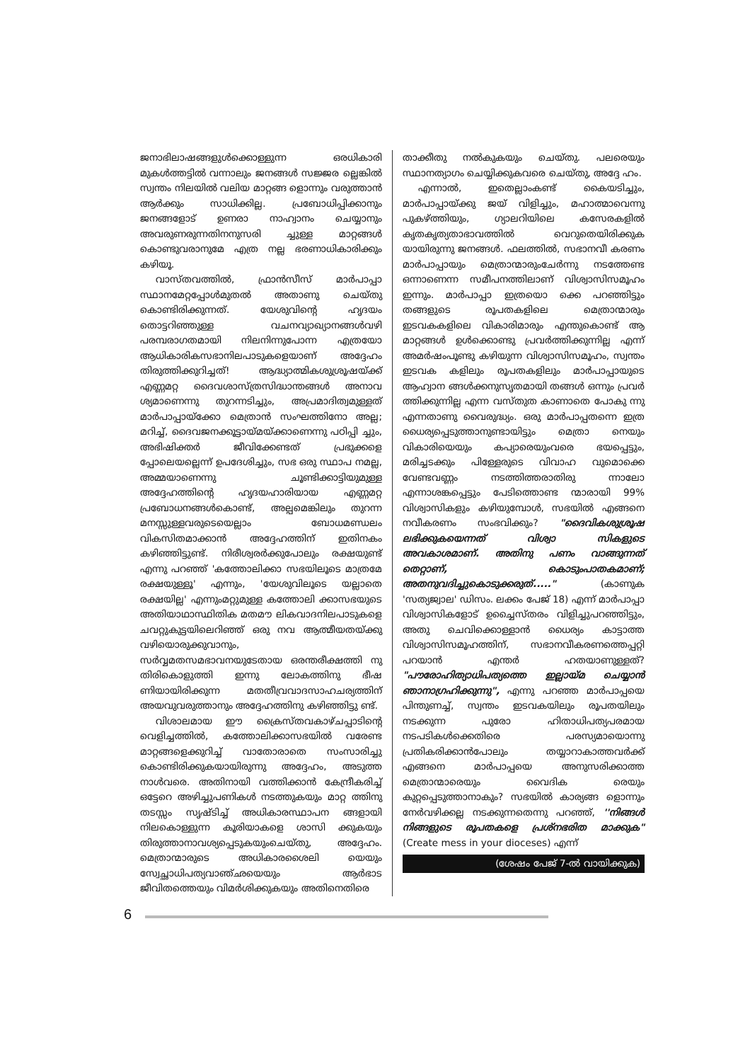ജനാഭിലാഷങ്ങളുൾക്കൊള്ളുന്ന ഒരധികാരി മുകൾത്തട്ടിൽ വന്നാലും ജനങ്ങൾ സജ്ജര ല്ലെങ്കിൽ സ്വന്തം നിലയിൽ വലിയ മാറ്റങ്ങ ളൊന്നും വരുത്താൻ ആർക്കും സാധിക്കില്ല. പ്രബോധിപ്പിക്കാനും ജനങ്ങളോട് ഉണരാ നാഹ്വാനം ചെയ്യാനും അവരുണരുന്നതിനനുസരി ച്ചുള്ള മാറ്റങ്ങൾ കൊണ്ടുവരാനുമേ എത്ര നല്ല ഭരണാധികാരിക്കും കഴിയൂ.
വാസ്തവത്തിൽ, ഫ്രാൻസീസ് മാർപാപ്പാ സ്ഥാനമേറ്റപ്പോൾമുതൽ അതാണു ചെയ്തു കൊണ്ടിരിക്കുന്നത്. യേശുവിന്റെ ഹൃദയം തൊട്ടറിഞ്ഞുള്ള വചനവ്യാഖ്യാനങ്ങൾവഴി പരമ്പരാഗതമായി നിലനിന്നുപോന്ന എത്രയോ ആധികാരികസഭാനിലപാടുകളെയാണ് അദ്ദേഹം തിരുത്തിക്കുറിച്ചത്! ആദ്ധ്യാത്മികശുശ്രൂഷയ്ക്ക് എണ്ണമറ്റ ദൈവശാസ്ത്രസിദ്ധാന്തങ്ങൾ അനാവ ശ്യമാണെന്നു തുറന്നടിച്ചും, അപ്രമാദിത്വമുള്ളത് മാർപാപ്പായ്ക്കോ മെത്രാൻ സംഘത്തിനോ അല്ല; മറിച്ച്, ദൈവജനക്കൂട്ടായ്മയ്ക്കാണെന്നു പഠിപ്പി ച്ചും, അഭിഷിക്തർ ജീവിക്കേണ്ടത് പ്രഭുക്കളെ പ്പോലെയല്ലെന്ന് ഉപദേശിച്ചും, സഭ ഒരു സ്ഥാപ നമല്ല, അമ്മയാണെന്നു ചൂണ്ടിക്കാട്ടിയുമുള്ള അദ്ദേഹത്തിന്റെ ഹൃദയഹാരിയായ എണ്ണമറ്റ പ്രബോധനങ്ങൾകൊണ്ട്, അല്പമെങ്കിലും തുറന്ന മനസ്സുള്ളവരുടെയെല്ലാം ബോധമണ്ഡലം വികസിതമാക്കാൻ അദ്ദേഹത്തിന് ഇതിനകം കഴിഞ്ഞിട്ടുണ്ട്. നിരീശ്വരർക്കുപോലും രക്ഷയുണ്ട് എന്നു പറഞ്ഞ് 'കത്തോലിക്കാ സഭയിലൂടെ മാത്രമേ രക്ഷയുള്ളൂ' എന്നും, 'യേശുവിലൂടെ യല്ലാതെ രക്ഷയില്ല' എന്നുംമറ്റുമുള്ള കത്തോലി ക്കാസഭയുടെ അതിയാഥാസ്ഥിതിക മതമൗ ലികവാദനിലപാടുകളെ ചവറ്റുകുട്ടയിലെറിഞ്ഞ് ഒരു നവ ആത്മീയതയ്ക്കു വഴിയൊരുക്കുവാനും, സർവ്വമതസമഭാവനയുടേതായ ഒരന്തരീക്ഷത്തി നു തിരികൊളുത്തി ഇന്നു ലോകത്തിനു ഭീഷ ണിയായിരിക്കുന്ന മതതീവ്രവാദസാഹചര്യത്തിന് അയവുവരുത്താനും അദ്ദേഹത്തിനു കഴിഞ്ഞിട്ടു ണ്ട്.
വിശാലമായ ഈ ക്രൈസ്തവകാഴ്ചപ്പാടിന്റെ വെളിച്ചത്തിൽ, കത്തോലിക്കാസഭയിൽ വരേണ്ട മാറ്റങ്ങളെക്കുറിച്ച് വാതോരാതെ സംസാരിച്ചു കൊണ്ടിരിക്കുകയായിരുന്നു അദ്ദേഹം, അടുത്ത നാൾവരെ. അതിനായി വത്തിക്കാൻ കേന്ദ്രീകരിച്ച് ഒട്ടേറെ അഴിച്ചുപണികൾ നടത്തുകയും മാറ്റ ത്തിനു തടസ്സം സൃഷ്ടിച്ച് അധികാരസ്ഥാപന ങ്ങളായി നിലകൊള്ളുന്ന കൂരിയാകളെ ശാസി ക്കുകയും തിരുത്താനാവശ്യപ്പെടുകയുംചെയ്തു, അദ്ദേഹം. മെത്രാന്മാരുടെ അധികാരശൈലി യെയും സ്വേച്ഛാധിപത്യവാഞ്ഛയെയും ആർഭാട ജീവിതത്തെയും വിമർശിക്കുകയും അതിനെതിരെ
താക്കീതു നൽകുകയും ചെയ്തു. പലരെയും സ്ഥാനത്യാഗം ചെയ്യിക്കുകവരെ ചെയ്തു, അദ്ദേ ഹം.
എന്നാൽ, ഇതെല്ലാംകണ്ട് കൈയടിച്ചും, മാർപാപ്പായ്ക്കു ജയ് വിളിച്ചും, മഹാത്മാവെന്നു പുകഴ്ത്തിയും, ഗ്യാലറിയിലെ കസേരകളിൽ കൃതകൃത്യതാഭാവത്തിൽ വെറുതെയിരിക്കുക യായിരുന്നു ജനങ്ങൾ. ഫലത്തിൽ, സഭാനവീ കരണം മാർപാപ്പായും മെത്രാന്മാരുംചേർന്നു നടത്തേണ്ട ഒന്നാണെന്ന സമീപനത്തിലാണ് വിശ്വാസിസമൂഹം ഇന്നും. മാർപാപ്പാ ഇത്രയൊ ക്കെ പറഞ്ഞിട്ടും തങ്ങളുടെ രൂപതകളിലെ മെത്രാന്മാരും ഇടവകകളിലെ വികാരിമാരും എന്തുകൊണ്ട് ആ മാറ്റങ്ങൾ ഉൾക്കൊണ്ടു പ്രവർത്തിക്കുന്നില്ല എന്ന് അമർഷംപൂണ്ടു കഴിയുന്ന വിശ്വാസിസമൂഹം, സ്വന്തം ഇടവക കളിലും രൂപതകളിലും മാർപാപ്പായുടെ ആഹ്വാന ങ്ങൾക്കനുസൃതമായി തങ്ങൾ ഒന്നും പ്രവർ ത്തിക്കുന്നില്ല എന്ന വസ്തുത കാണാതെ പോകു ന്നു എന്നതാണു വൈരുദ്ധ്യം. ഒരു മാർപാപ്പതന്നെ ഇത്ര ധൈര്യപ്പെടുത്താനുണ്ടായിട്ടും മെത്രാ നെയും വികാരിയെയും കപ്യാരെയുംവരെ ഭയപ്പെട്ടും, മരിച്ചടക്കും പിള്ളേരുടെ വിവാഹ വുമൊക്കെ വേണ്ടവണ്ണം നടത്തിത്തരാതിരു ന്നാലോ എന്നാശങ്കപ്പെട്ടും പേടിത്തൊണ്ട ന്മാരായി 99% വിശ്വാസികളും കഴിയുമ്പോൾ, സഭയിൽ എങ്ങനെ നവീകരണം സംഭവിക്കും? "ദൈവികശുശ്രൂഷ ലഭിക്കുകയെന്നത് വിശ്വാ സികളുടെ അവകാശമാണ്. അതിനു പണം വാങ്ങുന്നത് തെറ്റാണ്, കൊടുംപാതകമാണ്; അതനുവദിച്ചുകൊടുക്കരുത്....." (കാണുക 'സത്യജ്വാല' ഡിസം. ലക്കം പേജ് 18) എന്ന് മാർപാപ്പാ വിശ്വാസികളോട് ഉച്ചൈസ്തരം വിളിച്ചുപറഞ്ഞിട്ടും, അതു ചെവിക്കൊള്ളാൻ ധൈര്യം കാട്ടാത്ത വിശ്വാസിസമൂഹത്തിന്, സഭാനവീകരണത്തെപ്പറ്റി പറയാൻ എന്തർ ഹതയാണുള്ളത്? "പൗരോഹിത്യാധിപത്യത്തെ ഇല്ലായ്മ ചെയ്യാൻ ഞാനാഗ്രഹിക്കുന്നു", എന്നു പറഞ്ഞ മാർപാപ്പയെ പിന്തുണച്ച്, സ്വന്തം ഇടവകയിലും രൂപതയിലും നടക്കുന്ന പുരോ ഹിതാധിപത്യപരമായ നടപടികൾക്കെതിരെ പരസ്യമായൊന്നു പ്രതികരിക്കാൻപോലും തയ്യാറാകാത്തവർക്ക് എങ്ങനെ മാർപാപ്പയെ അനുസരിക്കാത്ത മെത്രാന്മാരെയും വൈദിക രെയും കുറ്റപ്പെടുത്താനാകും? സഭയിൽ കാര്യങ്ങ ളൊന്നും നേർവഴിക്കല്ല നടക്കുന്നതെന്നു പറഞ്ഞ്, ''നിങ്ങൾ നിങ്ങളുടെ രൂപതകളെ പ്രശ്നഭരിത മാക്കുക" (Create mess in your dioceses) എന്ന്
(ശേഷം പേജ് 7-ൽ വായിക്കുക)
6